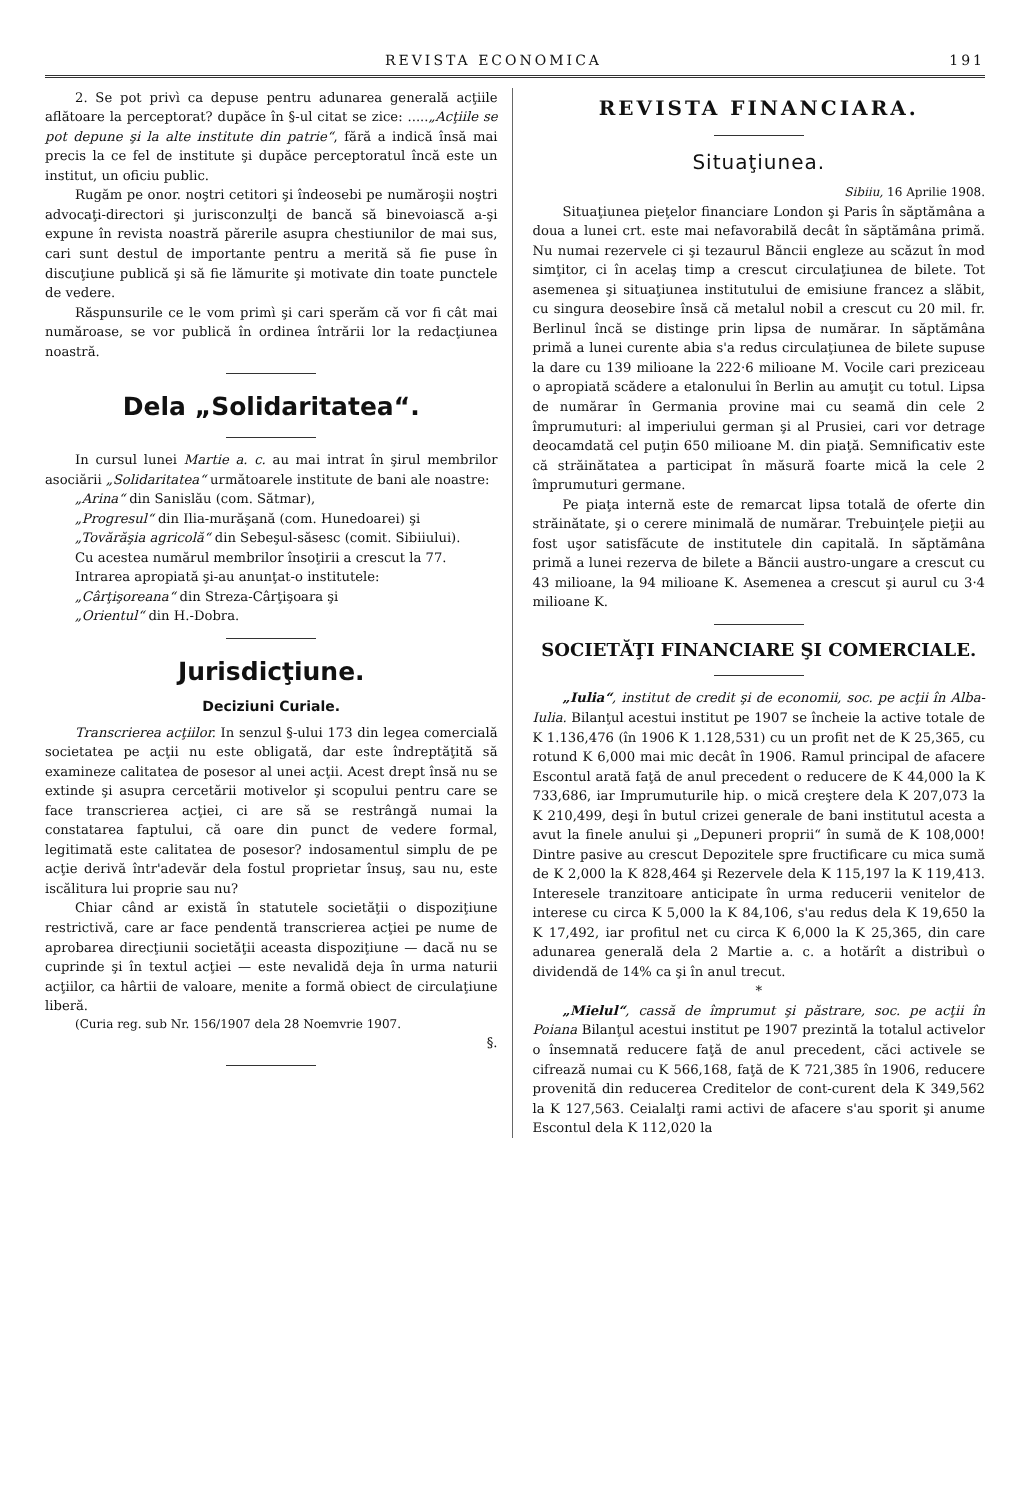REVISTA ECONOMICA 191
2. Se pot privì ca depuse pentru adunarea generală acţiile aflătoare la perceptorat? dupăce în §-ul citat se zice: .....„Acţiile se pot depune şi la alte institute din patrie“, fără a indică însă mai precis la ce fel de institute şi dupăce perceptoratul încă este un institut, un oficiu public.
Rugăm pe onor. noştri cetitori şi îndeosebi pe număroşii noştri advocaţi-directori şi jurisconzulţi de bancă să binevoiască a-şi expune în revista noastră părerile asupra chestiunilor de mai sus, cari sunt destul de importante pentru a merită să fie puse în discuţiune publică şi să fie lămurite şi motivate din toate punctele de vedere.
Răspunsurile ce le vom primì şi cari sperăm că vor fi cât mai număroase, se vor publică în ordinea întrării lor la redacţiunea noastră.
Dela „Solidaritatea“.
In cursul lunei Martie a. c. au mai intrat în şirul membrilor asociării „Solidaritatea“ următoarele institute de bani ale noastre:
„Arina“ din Sanislău (com. Sătmar),
„Progresul“ din Ilia-murăşană (com. Hunedoarei) şi
„Tovărăşia agricolă“ din Sebeşul-săsesc (comit. Sibiiului).
Cu acestea numărul membrilor însoţirii a crescut la 77.
Intrarea apropiată şi-au anunţat-o institutele:
„Cârţişoreana“ din Streza-Cârţişoara şi
„Orientul“ din H.-Dobra.
Jurisdicţiune.
Deciziuni Curiale.
Transcrierea acţiilor. In senzul §-ului 173 din legea comercială societatea pe acţii nu este obligată, dar este îndreptăţită să examineze calitatea de posesor al unei acţii. Acest drept însă nu se extinde şi asupra cercetării motivelor şi scopului pentru care se face transcrierea acţiei, ci are să se restrângă numai la constatarea faptului, că oare din punct de vedere formal, legitimată este calitatea de posesor? indosamentul simplu de pe acţie derivă într'adevăr dela fostul proprietar însuş, sau nu, este iscălitura lui proprie sau nu?
Chiar când ar există în statutele societăţii o dispoziţiune restrictivă, care ar face pendentă transcrierea acţiei pe nume de aprobarea direcţiunii societăţii aceasta dispoziţiune — dacă nu se cuprinde şi în textul acţiei — este nevalidă deja în urma naturii acţiilor, ca hârtii de valoare, menite a formă obiect de circulaţiune liberă.
(Curia reg. sub Nr. 156/1907 dela 28 Noemvrie 1907.
§.
REVISTA FINANCIARA.
Situaţiunea.
Sibiiu, 16 Aprilie 1908.
Situaţiunea pieţelor financiare London şi Paris în săptămâna a doua a lunei crt. este mai nefavorabilă decât în săptămâna primă. Nu numai rezervele ci şi tezaurul Băncii engleze au scăzut în mod simţitor, ci în acelaş timp a crescut circulaţiunea de bilete. Tot asemenea şi situaţiunea institutului de emisiune francez a slăbit, cu singura deosebire însă că metalul nobil a crescut cu 20 mil. fr. Berlinul încă se distinge prin lipsa de numărar. In săptămâna primă a lunei curente abia s'a redus circulaţiunea de bilete supuse la dare cu 139 milioane la 222·6 milioane M. Vocile cari preziceau o apropiată scădere a etalonului în Berlin au amuţit cu totul. Lipsa de numărar în Germania provine mai cu seamă din cele 2 împrumuturi: al imperiului german şi al Prusiei, cari vor detrage deocamdată cel puţin 650 milioane M. din piaţă. Semnificativ este că străinătatea a participat în măsură foarte mică la cele 2 împrumuturi germane.
Pe piaţa internă este de remarcat lipsa totală de oferte din străinătate, şi o cerere minimală de numărar. Trebuinţele pieţii au fost uşor satisfăcute de institutele din capitală. In săptămâna primă a lunei rezerva de bilete a Băncii austro-ungare a crescut cu 43 milioane, la 94 milioane K. Asemenea a crescut şi aurul cu 3·4 milioane K.
SOCIETĂŢI FINANCIARE ŞI COMERCIALE.
„Iulia“, institut de credit şi de economii, soc. pe acţii în Alba-Iulia. Bilanţul acestui institut pe 1907 se încheie la active totale de K 1.136,476 (în 1906 K 1.128,531) cu un profit net de K 25,365, cu rotund K 6,000 mai mic decât în 1906. Ramul principal de afacere Escontul arată faţă de anul precedent o reducere de K 44,000 la K 733,686, iar Imprumuturile hip. o mică creştere dela K 207,073 la K 210,499, deşi în butul crizei generale de bani institutul acesta a avut la finele anului şi „Depuneri proprii“ în sumă de K 108,000! Dintre pasive au crescut Depozitele spre fructificare cu mica sumă de K 2,000 la K 828,464 şi Rezervele dela K 115,197 la K 119,413. Interesele tranzitoare anticipate în urma reducerii venitelor de interese cu circa K 5,000 la K 84,106, s'au redus dela K 19,650 la K 17,492, iar profitul net cu circa K 6,000 la K 25,365, din care adunarea generală dela 2 Martie a. c. a hotărît a distribuì o dividendă de 14% ca şi în anul trecut.
*
„Mielul“, cassă de împrumut şi păstrare, soc. pe acţii în Poiana Bilanţul acestui institut pe 1907 prezintă la totalul activelor o însemnată reducere faţă de anul precedent, căci activele se cifrează numai cu K 566,168, faţă de K 721,385 în 1906, reducere provenită din reducerea Creditelor de cont-curent dela K 349,562 la K 127,563. Ceialalţi rami activi de afacere s'au sporit şi anume Escontul dela K 112,020 la